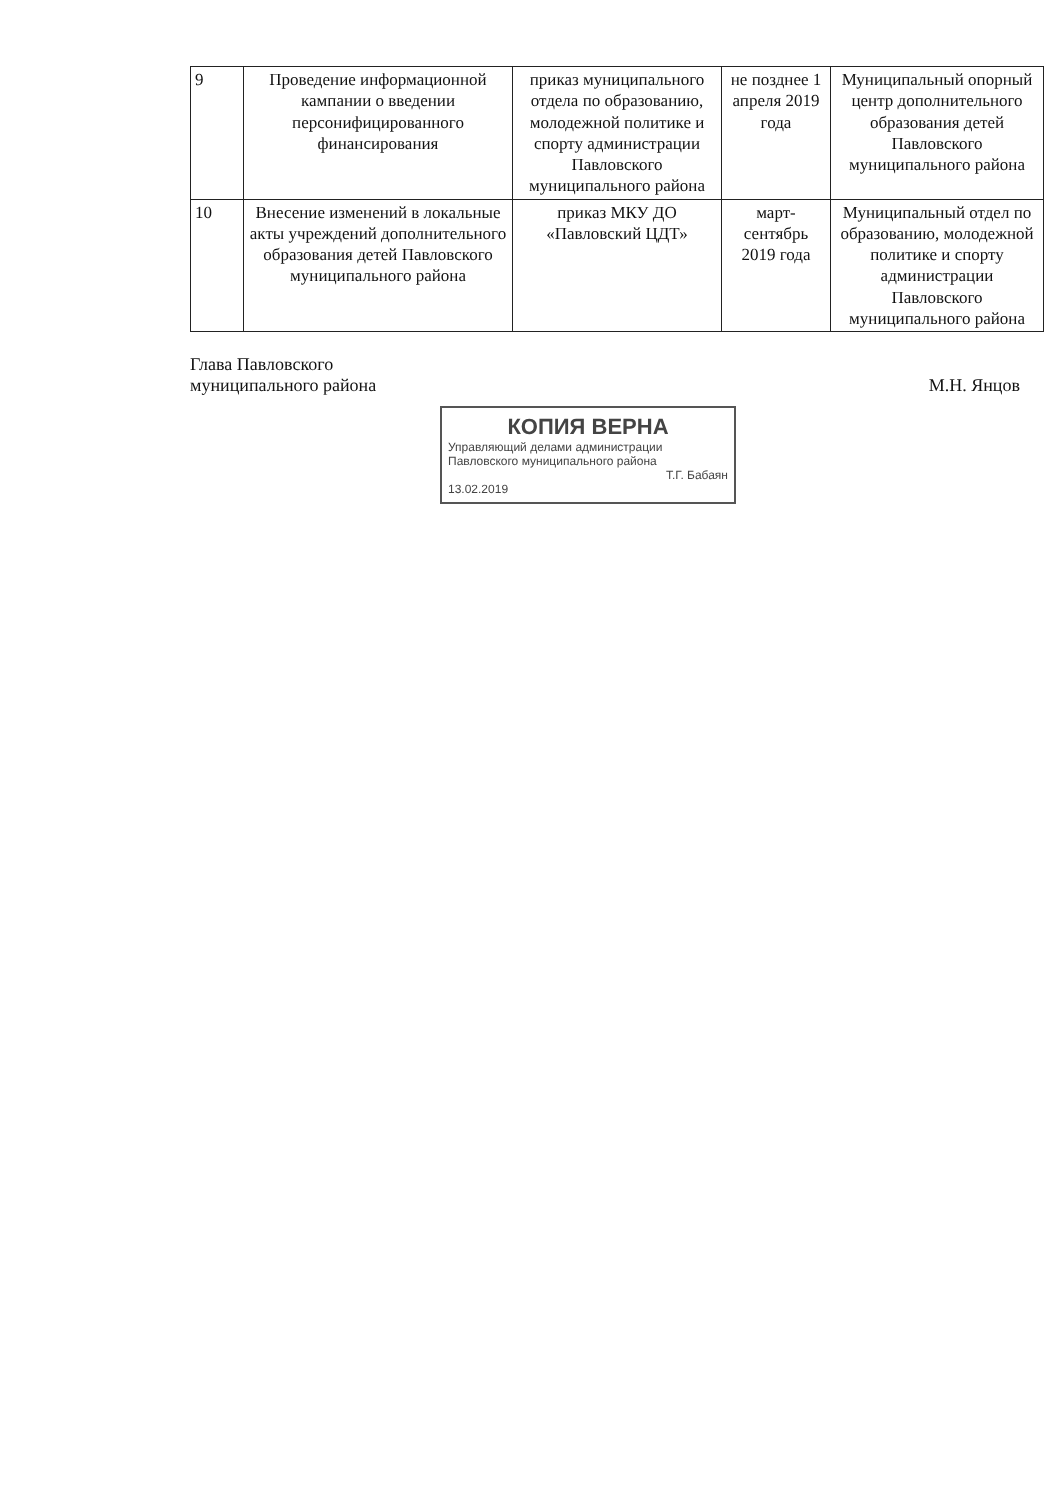| 9 | Проведение информационной кампании о введении персонифицированного финансирования | приказ муниципального отдела по образованию, молодежной политике и спорту администрации Павловского муниципального района | не позднее 1 апреля 2019 года | Муниципальный опорный центр дополнительного образования детей Павловского муниципального района |
| 10 | Внесение изменений в локальные акты учреждений дополнительного образования детей Павловского муниципального района | приказ МКУ ДО «Павловский ЦДТ» | март-сентябрь 2019 года | Муниципальный отдел по образованию, молодежной политике и спорту администрации Павловского муниципального района |
Глава Павловского
муниципального района
М.Н. Янцов
КОПИЯ ВЕРНА
Управляющий делами администрации Павловского муниципального района
Т.Г. Бабаян
13.02.2019